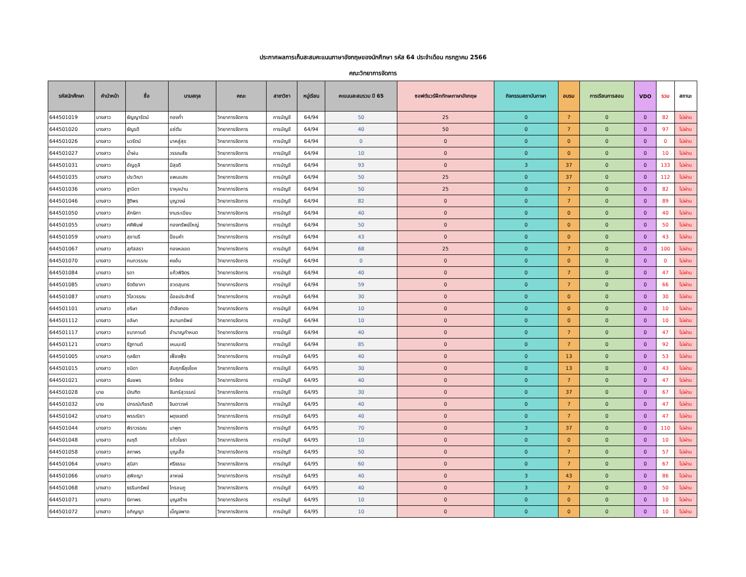ประกาศผลการเก็บสะสมคะแนนภาษาอังกฤษของนักศึกษา รหัส 64 ประจำเดือน กรกฎาคม 2566
คณะวิทยาการจัดการ
| รหัสนักศึกษา | คำนำหน้า | ชื่อ | นามสกุล | คณะ | สาขาวิชา | หมู่เรียน | คะแนนสะสมรวม ปี 65 | ซอฟต์แวร์ฝึกทักษะภาษาอังกฤษ | กิจกรรมสถาบันภาษา | อบรม | การเรียนการสอน | VDO | รวม | สถานะ |
| --- | --- | --- | --- | --- | --- | --- | --- | --- | --- | --- | --- | --- | --- | --- |
| 644501019 | นางสาว | ธัญญารัตน์ | ทองก่ำ | วิทยาการจัดการ | การบัญชี | 64/94 | 50 | 25 | 0 | 7 | 0 | 0 | 82 | ไม่ผ่าน |
| 644501020 | นางสาว | ธัญรดี | แซ่ตัน | วิทยาการจัดการ | การบัญชี | 64/94 | 40 | 50 | 0 | 7 | 0 | 0 | 97 | ไม่ผ่าน |
| 644501026 | นางสาว | นวรัตน์ | นาคสู่สุข | วิทยาการจัดการ | การบัญชี | 64/94 | 0 | 0 | 0 | 0 | 0 | 0 | 0 | ไม่ผ่าน |
| 644501027 | นางสาว | น้ำฝน | วรรณสัย | วิทยาการจัดการ | การบัญชี | 64/94 | 10 | 0 | 0 | 0 | 0 | 0 | 10 | ไม่ผ่าน |
| 644501031 | นางสาว | อัญชุลี | มีสุขดี | วิทยาการจัดการ | การบัญชี | 64/94 | 93 | 0 | 3 | 37 | 0 | 0 | 133 | ไม่ผ่าน |
| 644501035 | นางสาว | ประวิณา | แพนแสง | วิทยาการจัดการ | การบัญชี | 64/94 | 50 | 25 | 0 | 37 | 0 | 0 | 112 | ไม่ผ่าน |
| 644501036 | นางสาว | ฐานิดา | ราหุลปาน | วิทยาการจัดการ | การบัญชี | 64/94 | 50 | 25 | 0 | 7 | 0 | 0 | 82 | ไม่ผ่าน |
| 644501046 | นางสาว | ฐิติพร | บุญวงษ์ | วิทยาการจัดการ | การบัญชี | 64/94 | 82 | 0 | 0 | 7 | 0 | 0 | 89 | ไม่ผ่าน |
| 644501050 | นางสาว | ลักษิกา | งามระเบียบ | วิทยาการจัดการ | การบัญชี | 64/94 | 40 | 0 | 0 | 0 | 0 | 0 | 40 | ไม่ผ่าน |
| 644501055 | นางสาว | ศศิพิมพ์ | ทองทรัพย์ใหญ่ | วิทยาการจัดการ | การบัญชี | 64/94 | 50 | 0 | 0 | 0 | 0 | 0 | 50 | ไม่ผ่าน |
| 644501059 | นางสาว | สุชานรี | ป้อมคำ | วิทยาการจัดการ | การบัญชี | 64/94 | 43 | 0 | 0 | 0 | 0 | 0 | 43 | ไม่ผ่าน |
| 644501067 | นางสาว | สุภัสสรา | ทองหลอด | วิทยาการจัดการ | การบัญชี | 64/94 | 68 | 25 | 0 | 7 | 0 | 0 | 100 | ไม่ผ่าน |
| 644501070 | นางสาว | กนกวรรณ | คงอ้น | วิทยาการจัดการ | การบัญชี | 64/94 | 0 | 0 | 0 | 0 | 0 | 0 | 0 | ไม่ผ่าน |
| 644501084 | นางสาว | รดา | แก้วพิจิตร | วิทยาการจัดการ | การบัญชี | 64/94 | 40 | 0 | 0 | 7 | 0 | 0 | 47 | ไม่ผ่าน |
| 644501085 | นางสาว | รัตติยาภา | ฮวดสุนทร | วิทยาการจัดการ | การบัญชี | 64/94 | 59 | 0 | 0 | 7 | 0 | 0 | 66 | ไม่ผ่าน |
| 644501087 | นางสาว | วิไลวรรณ | น้อยประสิทธิ์ | วิทยาการจัดการ | การบัญชี | 64/94 | 30 | 0 | 0 | 0 | 0 | 0 | 30 | ไม่ผ่าน |
| 644501101 | นางสาว | อริษา | ตำลึงทอง | วิทยาการจัดการ | การบัญชี | 64/94 | 10 | 0 | 0 | 0 | 0 | 0 | 10 | ไม่ผ่าน |
| 644501112 | นางสาว | อลิษา | สมานทรัพย์ | วิทยาการจัดการ | การบัญชี | 64/94 | 10 | 0 | 0 | 0 | 0 | 0 | 10 | ไม่ผ่าน |
| 644501117 | นางสาว | ชนากานต์ | ชำนาญกำหนด | วิทยาการจัดการ | การบัญชี | 64/94 | 40 | 0 | 0 | 7 | 0 | 0 | 47 | ไม่ผ่าน |
| 644501121 | นางสาว | รัฐกานต์ | เหมมะณี | วิทยาการจัดการ | การบัญชี | 64/94 | 85 | 0 | 0 | 7 | 0 | 0 | 92 | ไม่ผ่าน |
| 644501005 | นางสาว | กุลธิดา | เฟื่องฟุ้ง | วิทยาการจัดการ | การบัญชี | 64/95 | 40 | 0 | 0 | 13 | 0 | 0 | 53 | ไม่ผ่าน |
| 644501015 | นางสาว | ชนิดา | สัมฤทธิ์สุขโชค | วิทยาการจัดการ | การบัญชี | 64/95 | 30 | 0 | 0 | 13 | 0 | 0 | 43 | ไม่ผ่าน |
| 644501021 | นางสาว | ธันยพร | รักจ้อย | วิทยาการจัดการ | การบัญชี | 64/95 | 40 | 0 | 0 | 7 | 0 | 0 | 47 | ไม่ผ่าน |
| 644501028 | นาย | บัณฑิต | จันทร์สุวรรณ์ | วิทยาการจัดการ | การบัญชี | 64/95 | 30 | 0 | 0 | 37 | 0 | 0 | 67 | ไม่ผ่าน |
| 644501032 | นาย | ปกรณ์เกียรติ | จินดาวงค์ | วิทยาการจัดการ | การบัญชี | 64/95 | 40 | 0 | 0 | 7 | 0 | 0 | 47 | ไม่ผ่าน |
| 644501042 | นางสาว | พรรณิชา | ผดุงเขตต์ | วิทยาการจัดการ | การบัญชี | 64/95 | 40 | 0 | 0 | 7 | 0 | 0 | 47 | ไม่ผ่าน |
| 644501044 | นางสาว | พิราวรรณ | นาพุก | วิทยาการจัดการ | การบัญชี | 64/95 | 70 | 0 | 3 | 37 | 0 | 0 | 110 | ไม่ผ่าน |
| 644501048 | นางสาว | ณฤดี | แก้วโยธา | วิทยาการจัดการ | การบัญชี | 64/95 | 10 | 0 | 0 | 0 | 0 | 0 | 10 | ไม่ผ่าน |
| 644501058 | นางสาว | สถาพร | บุญเอื้อ | วิทยาการจัดการ | การบัญชี | 64/95 | 50 | 0 | 0 | 7 | 0 | 0 | 57 | ไม่ผ่าน |
| 644501064 | นางสาว | สุนิสา | ศรีธรรม | วิทยาการจัดการ | การบัญชี | 64/95 | 60 | 0 | 0 | 7 | 0 | 0 | 67 | ไม่ผ่าน |
| 644501066 | นางสาว | สุพิชญา | ลาหงษ์ | วิทยาการจัดการ | การบัญชี | 64/95 | 40 | 0 | 3 | 43 | 0 | 0 | 86 | ไม่ผ่าน |
| 644501068 | นางสาว | ธรรินทรัพย์ | ไทรชมภู | วิทยาการจัดการ | การบัญชี | 64/95 | 40 | 0 | 3 | 7 | 0 | 0 | 50 | ไม่ผ่าน |
| 644501071 | นางสาว | นิภาพร | บุญสร้าง | วิทยาการจัดการ | การบัญชี | 64/95 | 10 | 0 | 0 | 0 | 0 | 0 | 10 | ไม่ผ่าน |
| 644501072 | นางสาว | อภิญญา | เบ็ญจพาด | วิทยาการจัดการ | การบัญชี | 64/95 | 10 | 0 | 0 | 0 | 0 | 0 | 10 | ไม่ผ่าน |